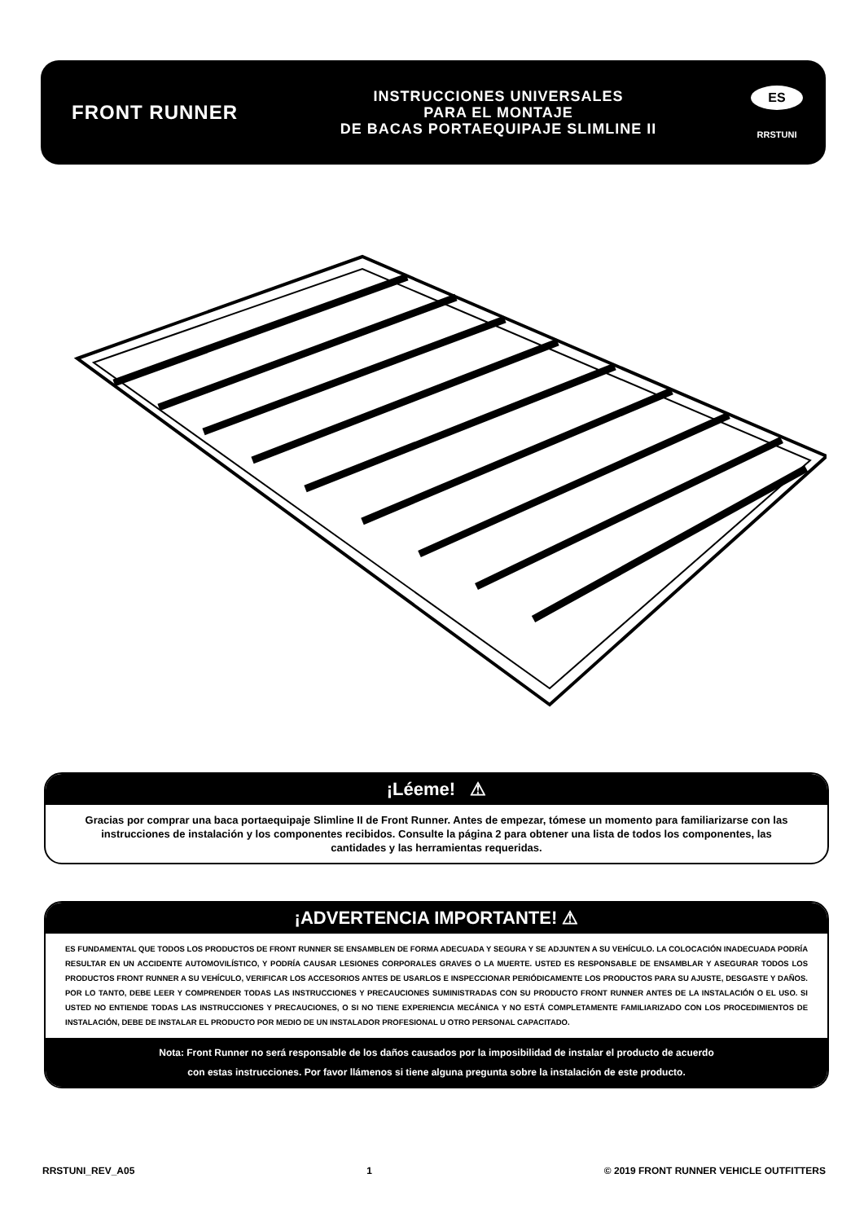FRONT RUNNER
INSTRUCCIONES UNIVERSALES
PARA EL MONTAJE
DE BACAS PORTAEQUIPAJE SLIMLINE II
ES
RRSTUNI
¡Léeme! ⚠
Gracias por comprar una baca portaequipaje Slimline II de Front Runner. Antes de empezar, tómese un momento para familiarizarse con las instrucciones de instalación y los componentes recibidos. Consulte la página 2 para obtener una lista de todos los componentes, las cantidades y las herramientas requeridas.
¡ADVERTENCIA IMPORTANTE! ⚠
ES FUNDAMENTAL QUE TODOS LOS PRODUCTOS DE FRONT RUNNER SE ENSAMBLEN DE FORMA ADECUADA Y SEGURA Y SE ADJUNTEN A SU VEHÍCULO. LA COLOCACIÓN INADECUADA PODRÍA RESULTAR EN UN ACCIDENTE AUTOMOVILÍSTICO, Y PODRÍA CAUSAR LESIONES CORPORALES GRAVES O LA MUERTE. USTED ES RESPONSABLE DE ENSAMBLAR Y ASEGURAR TODOS LOS PRODUCTOS FRONT RUNNER A SU VEHÍCULO, VERIFICAR LOS ACCESORIOS ANTES DE USARLOS E INSPECCIONAR PERIÓDICAMENTE LOS PRODUCTOS PARA SU AJUSTE, DESGASTE Y DAÑOS. POR LO TANTO, DEBE LEER Y COMPRENDER TODAS LAS INSTRUCCIONES Y PRECAUCIONES SUMINISTRADAS CON SU PRODUCTO FRONT RUNNER ANTES DE LA INSTALACIÓN O EL USO. SI USTED NO ENTIENDE TODAS LAS INSTRUCCIONES Y PRECAUCIONES, O SI NO TIENE EXPERIENCIA MECÁNICA Y NO ESTÁ COMPLETAMENTE FAMILIARIZADO CON LOS PROCEDIMIENTOS DE INSTALACIÓN, DEBE DE INSTALAR EL PRODUCTO POR MEDIO DE UN INSTALADOR PROFESIONAL U OTRO PERSONAL CAPACITADO.
Nota: Front Runner no será responsable de los daños causados por la imposibilidad de instalar el producto de acuerdo
con estas instrucciones. Por favor llámenos si tiene alguna pregunta sobre la instalación de este producto.
RRSTUNI_REV_A05 1 © 2019 FRONT RUNNER VEHICLE OUTFITTERS